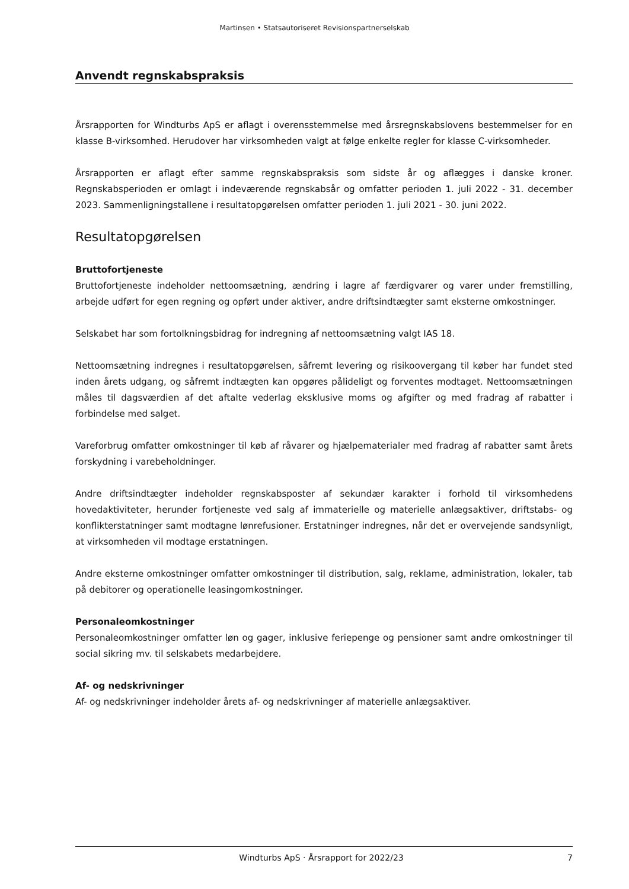Martinsen • Statsautoriseret Revisionspartnerselskab
Anvendt regnskabspraksis
Årsrapporten for Windturbs ApS er aflagt i overensstemmelse med årsregnskabslovens bestemmelser for en klasse B-virksomhed. Herudover har virksomheden valgt at følge enkelte regler for klasse C-virksomheder.
Årsrapporten er aflagt efter samme regnskabspraksis som sidste år og aflægges i danske kroner. Regnskabsperioden er omlagt i indeværende regnskabsår og omfatter perioden 1. juli 2022 - 31. december 2023. Sammenligningstallene i resultatopgørelsen omfatter perioden 1. juli 2021 - 30. juni 2022.
Resultatopgørelsen
Bruttofortjeneste
Bruttofortjeneste indeholder nettoomsætning, ændring i lagre af færdigvarer og varer under fremstilling, arbejde udført for egen regning og opført under aktiver, andre driftsindtægter samt eksterne omkostninger.
Selskabet har som fortolkningsbidrag for indregning af nettoomsætning valgt IAS 18.
Nettoomsætning indregnes i resultatopgørelsen, såfremt levering og risikoovergang til køber har fundet sted inden årets udgang, og såfremt indtægten kan opgøres pålideligt og forventes modtaget. Nettoomsætningen måles til dagsværdien af det aftalte vederlag eksklusive moms og afgifter og med fradrag af rabatter i forbindelse med salget.
Vareforbrug omfatter omkostninger til køb af råvarer og hjælpematerialer med fradrag af rabatter samt årets forskydning i varebeholdninger.
Andre driftsindtægter indeholder regnskabsposter af sekundær karakter i forhold til virksomhedens hovedaktiviteter, herunder fortjeneste ved salg af immaterielle og materielle anlægsaktiver, driftstabs- og konflikterstatninger samt modtagne lønrefusioner. Erstatninger indregnes, når det er overvejende sandsynligt, at virksomheden vil modtage erstatningen.
Andre eksterne omkostninger omfatter omkostninger til distribution, salg, reklame, administration, lokaler, tab på debitorer og operationelle leasingomkostninger.
Personaleomkostninger
Personaleomkostninger omfatter løn og gager, inklusive feriepenge og pensioner samt andre omkostninger til social sikring mv. til selskabets medarbejdere.
Af- og nedskrivninger
Af- og nedskrivninger indeholder årets af- og nedskrivninger af materielle anlægsaktiver.
Windturbs ApS · Årsrapport for 2022/23 7